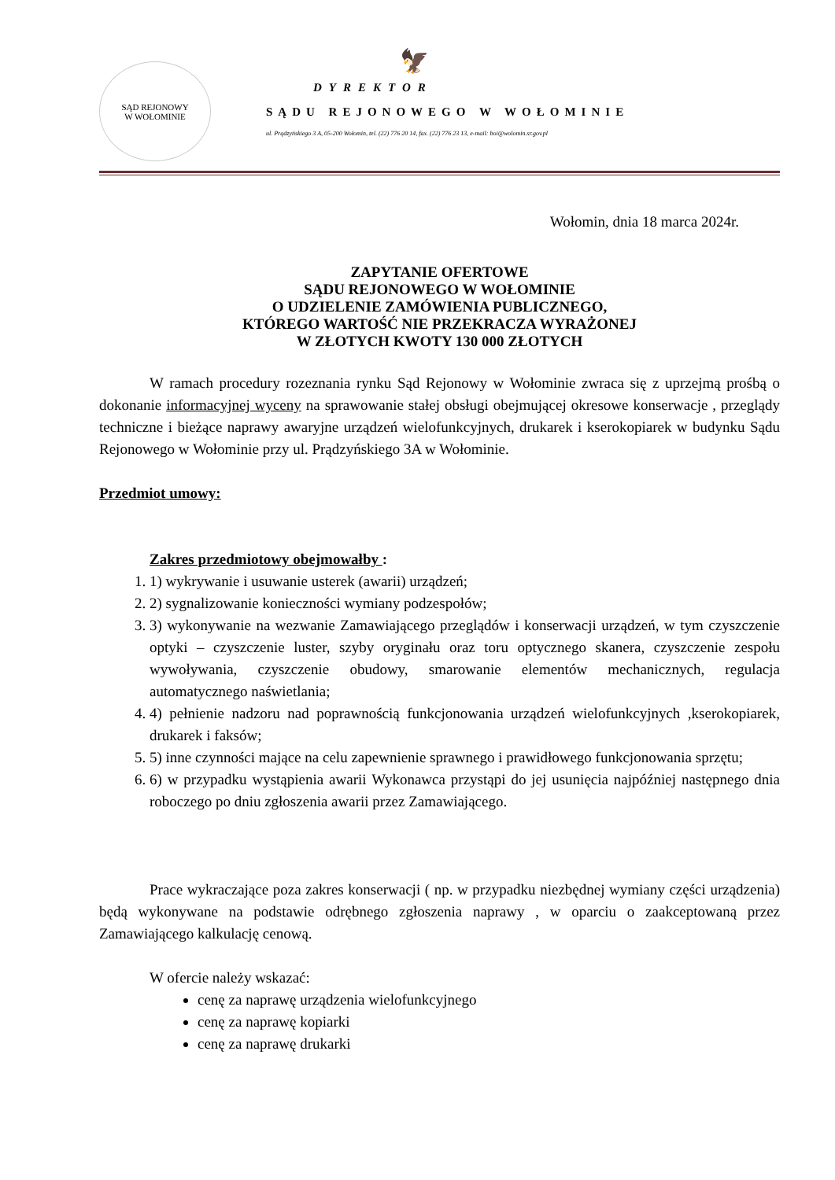SĄD REJONOWY
W WOŁOMINIE
🦅
DYREKTOR
SĄDU REJONOWEGO W WOŁOMINIE
ul. Prądzyńskiego 3 A, 05-200 Wołomin, tel. (22) 776 20 14, fax. (22) 776 23 13, e-mail: boi@wolomin.sr.gov.pl
Wołomin, dnia 18 marca 2024r.
ZAPYTANIE OFERTOWE
SĄDU REJONOWEGO W WOŁOMINIE
O UDZIELENIE ZAMÓWIENIA PUBLICZNEGO,
KTÓREGO WARTOŚĆ NIE PRZEKRACZA WYRAŻONEJ
W ZŁOTYCH KWOTY 130 000 ZŁOTYCH
W ramach procedury rozeznania rynku Sąd Rejonowy w Wołominie zwraca się z uprzejmą prośbą o dokonanie informacyjnej wyceny na sprawowanie stałej obsługi obejmującej okresowe konserwacje , przeglądy techniczne i bieżące naprawy awaryjne urządzeń wielofunkcyjnych, drukarek i kserokopiarek w budynku Sądu Rejonowego w Wołominie przy ul. Prądzyńskiego 3A w Wołominie.
Przedmiot umowy:
Zakres przedmiotowy obejmowałby :
1. 1) wykrywanie i usuwanie usterek (awarii) urządzeń;
2. 2) sygnalizowanie konieczności wymiany podzespołów;
3. 3) wykonywanie na wezwanie Zamawiającego przeglądów i konserwacji urządzeń, w tym czyszczenie optyki – czyszczenie luster, szyby oryginału oraz toru optycznego skanera, czyszczenie zespołu wywoływania, czyszczenie obudowy, smarowanie elementów mechanicznych, regulacja automatycznego naświetlania;
4. 4) pełnienie nadzoru nad poprawnością funkcjonowania urządzeń wielofunkcyjnych ,kserokopiarek, drukarek i faksów;
5. 5) inne czynności mające na celu zapewnienie sprawnego i prawidłowego funkcjonowania sprzętu;
6. 6) w przypadku wystąpienia awarii Wykonawca przystąpi do jej usunięcia najpóźniej następnego dnia roboczego po dniu zgłoszenia awarii przez Zamawiającego.
Prace wykraczające poza zakres konserwacji ( np. w przypadku niezbędnej wymiany części urządzenia) będą wykonywane na podstawie odrębnego zgłoszenia naprawy , w oparciu o zaakceptowaną przez Zamawiającego kalkulację cenową.
W ofercie należy wskazać:
cenę za naprawę urządzenia wielofunkcyjnego
cenę za naprawę kopiarki
cenę za naprawę drukarki